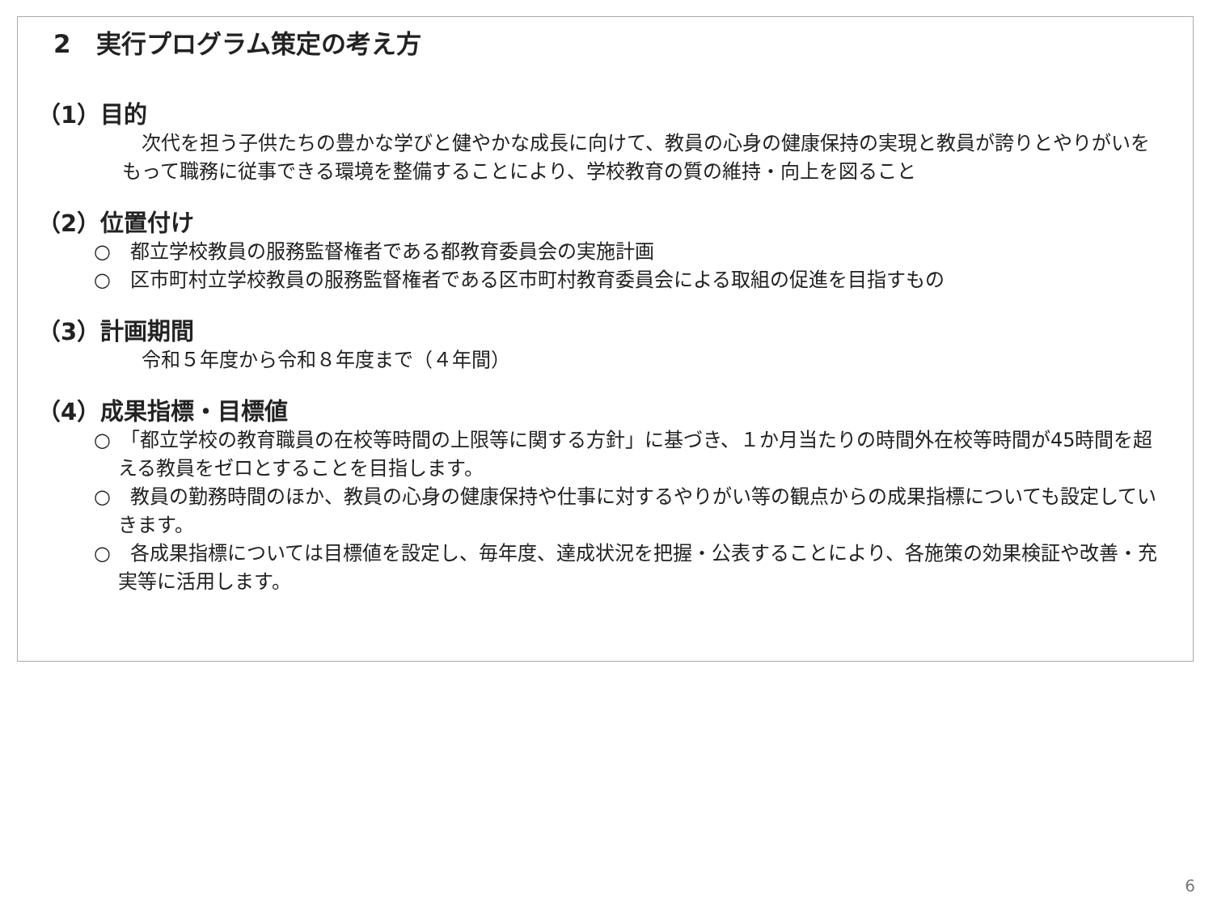2　実行プログラム策定の考え方
（1）目的
　次代を担う子供たちの豊かな学びと健やかな成長に向けて、教員の心身の健康保持の実現と教員が誇りとやりがいをもって職務に従事できる環境を整備することにより、学校教育の質の維持・向上を図ること
（2）位置付け
○　都立学校教員の服務監督権者である都教育委員会の実施計画
○　区市町村立学校教員の服務監督権者である区市町村教育委員会による取組の促進を目指すもの
（3）計画期間
　令和５年度から令和８年度まで（４年間）
（4）成果指標・目標値
○　「都立学校の教育職員の在校等時間の上限等に関する方針」に基づき、１か月当たりの時間外在校等時間が45時間を超える教員をゼロとすることを目指します。
○　教員の勤務時間のほか、教員の心身の健康保持や仕事に対するやりがい等の観点からの成果指標についても設定していきます。
○　各成果指標については目標値を設定し、毎年度、達成状況を把握・公表することにより、各施策の効果検証や改善・充実等に活用します。
6